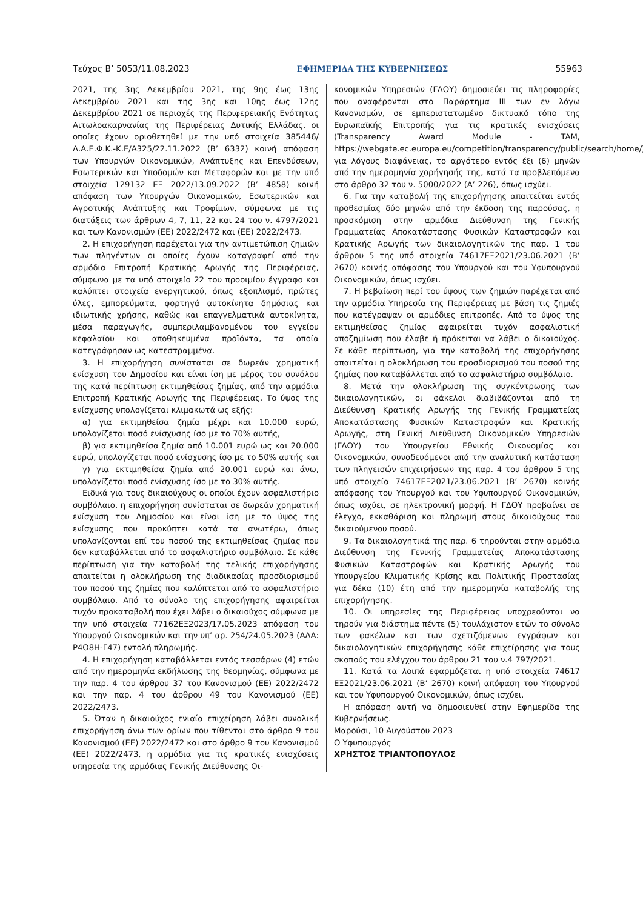Τεύχος Β’ 5053/11.08.2023 ΕΦΗΜΕΡΙΔΑ ΤΗΣ ΚΥΒΕΡΝΗΣΕΩΣ 55963
2021, της 3ης Δεκεμβρίου 2021, της 9ης έως 13ης Δεκεμβρίου 2021 και της 3ης και 10ης έως 12ης Δεκεμβρίου 2021 σε περιοχές της Περιφερειακής Ενότητας Αιτωλοακαρνανίας της Περιφέρειας Δυτικής Ελλάδας, οι οποίες έχουν οριοθετηθεί με την υπό στοιχεία 385446/Δ.Α.Ε.Φ.Κ.-Κ.Ε/Α325/22.11.2022 (Β’ 6332) κοινή απόφαση των Υπουργών Οικονομικών, Ανάπτυξης και Επενδύσεων, Εσωτερικών και Υποδομών και Μεταφορών και με την υπό στοιχεία 129132 ΕΞ 2022/13.09.2022 (Β’ 4858) κοινή απόφαση των Υπουργών Οικονομικών, Εσωτερικών και Αγροτικής Ανάπτυξης και Τροφίμων, σύμφωνα με τις διατάξεις των άρθρων 4, 7, 11, 22 και 24 του ν. 4797/2021 και των Κανονισμών (ΕΕ) 2022/2472 και (ΕΕ) 2022/2473.
2. Η επιχορήγηση παρέχεται για την αντιμετώπιση ζημιών των πληγέντων οι οποίες έχουν καταγραφεί από την αρμόδια Επιτροπή Κρατικής Αρωγής της Περιφέρειας, σύμφωνα με τα υπό στοιχείο 22 του προοιμίου έγγραφο και καλύπτει στοιχεία ενεργητικού, όπως εξοπλισμό, πρώτες ύλες, εμπορεύματα, φορτηγά αυτοκίνητα δημόσιας και ιδιωτικής χρήσης, καθώς και επαγγελματικά αυτοκίνητα, μέσα παραγωγής, συμπεριλαμβανομένου του εγγείου κεφαλαίου και αποθηκευμένα προϊόντα, τα οποία κατεγράφησαν ως κατεστραμμένα.
3. Η επιχορήγηση συνίσταται σε δωρεάν χρηματική ενίσχυση του Δημοσίου και είναι ίση με μέρος του συνόλου της κατά περίπτωση εκτιμηθείσας ζημίας, από την αρμόδια Επιτροπή Κρατικής Αρωγής της Περιφέρειας. Το ύψος της ενίσχυσης υπολογίζεται κλιμακωτά ως εξής:
α) για εκτιμηθείσα ζημία μέχρι και 10.000 ευρώ, υπολογίζεται ποσό ενίσχυσης ίσο με το 70% αυτής,
β) για εκτιμηθείσα ζημία από 10.001 ευρώ ως και 20.000 ευρώ, υπολογίζεται ποσό ενίσχυσης ίσο με το 50% αυτής και
γ) για εκτιμηθείσα ζημία από 20.001 ευρώ και άνω, υπολογίζεται ποσό ενίσχυσης ίσο με το 30% αυτής.
Ειδικά για τους δικαιούχους οι οποίοι έχουν ασφαλιστήριο συμβόλαιο, η επιχορήγηση συνίσταται σε δωρεάν χρηματική ενίσχυση του Δημοσίου και είναι ίση με το ύψος της ενίσχυσης που προκύπτει κατά τα ανωτέρω, όπως υπολογίζονται επί του ποσού της εκτιμηθείσας ζημίας που δεν καταβάλλεται από το ασφαλιστήριο συμβόλαιο. Σε κάθε περίπτωση για την καταβολή της τελικής επιχορήγησης απαιτείται η ολοκλήρωση της διαδικασίας προσδιορισμού του ποσού της ζημίας που καλύπτεται από το ασφαλιστήριο συμβόλαιο. Από το σύνολο της επιχορήγησης αφαιρείται τυχόν προκαταβολή που έχει λάβει ο δικαιούχος σύμφωνα με την υπό στοιχεία 77162ΕΞ2023/17.05.2023 απόφαση του Υπουργού Οικονομικών και την υπ’ αρ. 254/24.05.2023 (ΑΔΑ: Ρ4Ο8Η-Γ47) εντολή πληρωμής.
4. Η επιχορήγηση καταβάλλεται εντός τεσσάρων (4) ετών από την ημερομηνία εκδήλωσης της θεομηνίας, σύμφωνα με την παρ. 4 του άρθρου 37 του Κανονισμού (ΕΕ) 2022/2472 και την παρ. 4 του άρθρου 49 του Κανονισμού (ΕΕ) 2022/2473.
5. Όταν η δικαιούχος ενιαία επιχείρηση λάβει συνολική επιχορήγηση άνω των ορίων που τίθενται στο άρθρο 9 του Κανονισμού (ΕΕ) 2022/2472 και στο άρθρο 9 του Κανονισμού (ΕΕ) 2022/2473, η αρμόδια για τις κρατικές ενισχύσεις υπηρεσία της αρμόδιας Γενικής Διεύθυνσης Οι-
κονομικών Υπηρεσιών (ΓΔΟΥ) δημοσιεύει τις πληροφορίες που αναφέρονται στο Παράρτημα III των εν λόγω Κανονισμών, σε εμπεριστατωμένο δικτυακό τόπο της Ευρωπαϊκής Επιτροπής για τις κρατικές ενισχύσεις (Transparency Award Module - TAM, https://webgate.ec.europa.eu/competition/transparency/public/search/home/), για λόγους διαφάνειας, το αργότερο εντός έξι (6) μηνών από την ημερομηνία χορήγησής της, κατά τα προβλεπόμενα στο άρθρο 32 του ν. 5000/2022 (Α’ 226), όπως ισχύει.
6. Για την καταβολή της επιχορήγησης απαιτείται εντός προθεσμίας δύο μηνών από την έκδοση της παρούσας, η προσκόμιση στην αρμόδια Διεύθυνση της Γενικής Γραμματείας Αποκατάστασης Φυσικών Καταστροφών και Κρατικής Αρωγής των δικαιολογητικών της παρ. 1 του άρθρου 5 της υπό στοιχεία 74617ΕΞ2021/23.06.2021 (Β’ 2670) κοινής απόφασης του Υπουργού και του Υφυπουργού Οικονομικών, όπως ισχύει.
7. Η βεβαίωση περί του ύψους των ζημιών παρέχεται από την αρμόδια Υπηρεσία της Περιφέρειας με βάση τις ζημιές που κατέγραψαν οι αρμόδιες επιτροπές. Από το ύψος της εκτιμηθείσας ζημίας αφαιρείται τυχόν ασφαλιστική αποζημίωση που έλαβε ή πρόκειται να λάβει ο δικαιούχος. Σε κάθε περίπτωση, για την καταβολή της επιχορήγησης απαιτείται η ολοκλήρωση του προσδιορισμού του ποσού της ζημίας που καταβάλλεται από το ασφαλιστήριο συμβόλαιο.
8. Μετά την ολοκλήρωση της συγκέντρωσης των δικαιολογητικών, οι φάκελοι διαβιβάζονται από τη Διεύθυνση Κρατικής Αρωγής της Γενικής Γραμματείας Αποκατάστασης Φυσικών Καταστροφών και Κρατικής Αρωγής, στη Γενική Διεύθυνση Οικονομικών Υπηρεσιών (ΓΔΟΥ) του Υπουργείου Εθνικής Οικονομίας και Οικονομικών, συνοδευόμενοι από την αναλυτική κατάσταση των πληγεισών επιχειρήσεων της παρ. 4 του άρθρου 5 της υπό στοιχεία 74617ΕΞ2021/23.06.2021 (Β’ 2670) κοινής απόφασης του Υπουργού και του Υφυπουργού Οικονομικών, όπως ισχύει, σε ηλεκτρονική μορφή. Η ΓΔΟΥ προβαίνει σε έλεγχο, εκκαθάριση και πληρωμή στους δικαιούχους του δικαιούμενου ποσού.
9. Τα δικαιολογητικά της παρ. 6 τηρούνται στην αρμόδια Διεύθυνση της Γενικής Γραμματείας Αποκατάστασης Φυσικών Καταστροφών και Κρατικής Αρωγής του Υπουργείου Κλιματικής Κρίσης και Πολιτικής Προστασίας για δέκα (10) έτη από την ημερομηνία καταβολής της επιχορήγησης.
10. Οι υπηρεσίες της Περιφέρειας υποχρεούνται να τηρούν για διάστημα πέντε (5) τουλάχιστον ετών το σύνολο των φακέλων και των σχετιζόμενων εγγράφων και δικαιολογητικών επιχορήγησης κάθε επιχείρησης για τους σκοπούς του ελέγχου του άρθρου 21 του ν.4 797/2021.
11. Κατά τα λοιπά εφαρμόζεται η υπό στοιχεία 74617 ΕΞ2021/23.06.2021 (Β’ 2670) κοινή απόφαση του Υπουργού και του Υφυπουργού Οικονομικών, όπως ισχύει.
Η απόφαση αυτή να δημοσιευθεί στην Εφημερίδα της Κυβερνήσεως.
Μαρούσι, 10 Αυγούστου 2023
Ο Υφυπουργός
ΧΡΗΣΤΟΣ ΤΡΙΑΝΤΟΠΟΥΛΟΣ